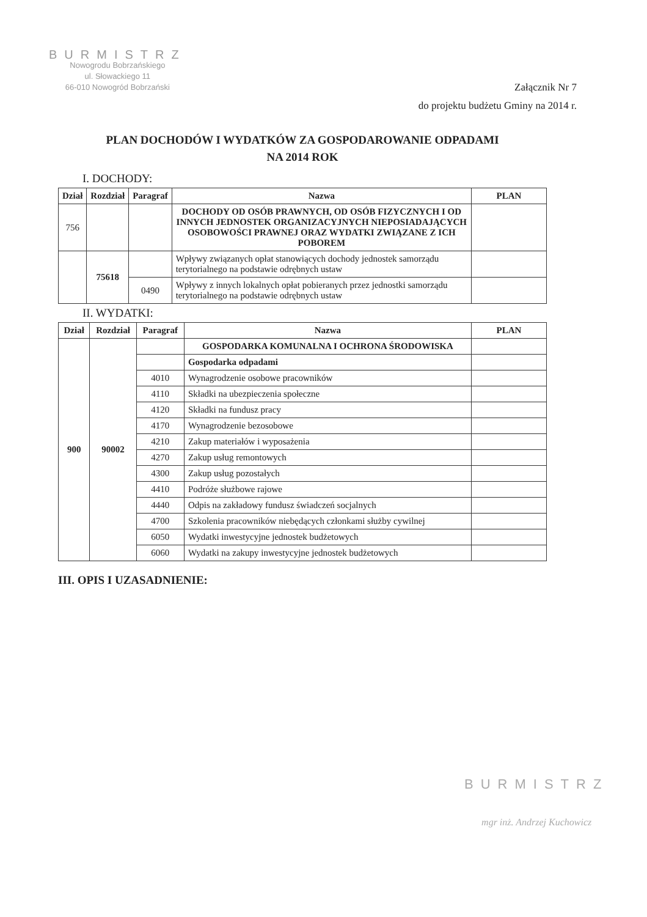BURMISTRZ
Nowogrodu Bobrzańskiego
ul. Słowackiego 11
66-010 Nowogród Bobrzański
Załącznik Nr 7
do projektu budżetu Gminy na 2014 r.
PLAN DOCHODÓW I WYDATKÓW ZA GOSPODAROWANIE ODPADAMI
NA 2014 ROK
I. DOCHODY:
| Dział | Rozdział | Paragraf | Nazwa | PLAN |
| --- | --- | --- | --- | --- |
| 756 | | | DOCHODY OD OSÓB PRAWNYCH, OD OSÓB FIZYCZNYCH I OD INNYCH JEDNOSTEK ORGANIZACYJNYCH NIEPOSIADAJĄCYCH OSOBOWOŚCI PRAWNEJ ORAZ WYDATKI ZWIĄZANE Z ICH POBOREM | |
| | 75618 | | Wpływy związanych opłat stanowiących dochody jednostek samorządu terytorialnego na podstawie odrębnych ustaw | |
| | | 0490 | Wpływy z innych lokalnych opłat pobieranych przez jednostki samorządu terytorialnego na podstawie odrębnych ustaw | |
II. WYDATKI:
| Dział | Rozdział | Paragraf | Nazwa | PLAN |
| --- | --- | --- | --- | --- |
| 900 | 90002 | | GOSPODARKA KOMUNALNA I OCHRONA ŚRODOWISKA | |
| | | | Gospodarka odpadami | |
| | | 4010 | Wynagrodzenie osobowe pracowników | |
| | | 4110 | Składki na ubezpieczenia społeczne | |
| | | 4120 | Składki na fundusz pracy | |
| | | 4170 | Wynagrodzenie bezosobowe | |
| | | 4210 | Zakup materiałów i wyposażenia | |
| | | 4270 | Zakup usług remontowych | |
| | | 4300 | Zakup usług pozostałych | |
| | | 4410 | Podróże służbowe rajowe | |
| | | 4440 | Odpis na zakładowy fundusz świadczeń socjalnych | |
| | | 4700 | Szkolenia pracowników niebędących członkami służby cywilnej | |
| | | 6050 | Wydatki inwestycyjne jednostek budżetowych | |
| | | 6060 | Wydatki na zakupy inwestycyjne jednostek budżetowych | |
III. OPIS I UZASADNIENIE:
BURMISTRZ
mgr inż. Andrzej Kuchowicz